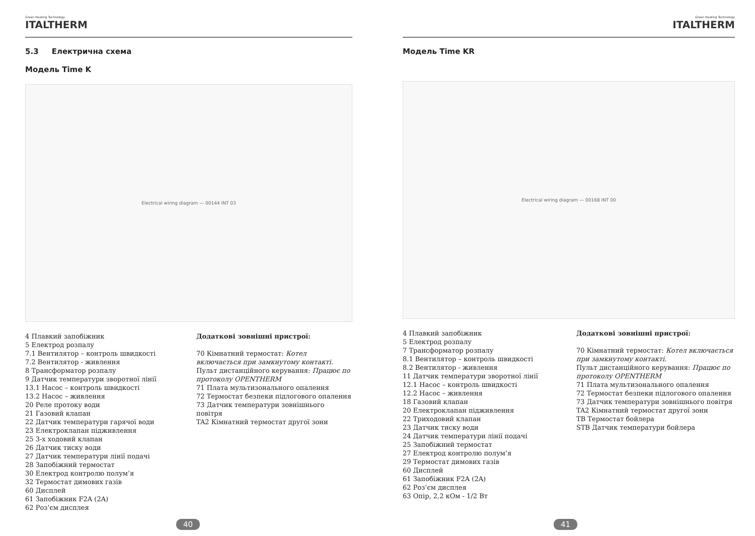Green Heating Technology
ITALTHERM
5.3 Електрична схема
Модель Time K
Electrical wiring diagram — 00144 INT 03
4 Плавкий запобіжник
5 Електрод розпалу
7.1 Вентилятор – контроль швидкості
7.2 Вентилятор - живлення
8 Трансформатор розпалу
9 Датчик температури зворотної лінії
13.1 Насос – контроль швидкості
13.2 Насос – живлення
20 Реле протоку води
21 Газовий клапан
22 Датчик температури гарячої води
23 Електроклапан підживлення
25 3-х ходовий клапан
26 Датчик тиску води
27 Датчик температури лінії подачі
28 Запобіжний термостат
30 Електрод контролю полум’я
32 Термостат димових газів
60 Дисплей
61 Запобіжник F2A (2A)
62 Роз’єм дисплея
Додаткові зовнішні пристрої:
70 Кімнатний термостат: Котел включається при замкнутому контакті.
Пульт дистанційного керування: Працює по протоколу OPENTHERM
71 Плата мультизонального опалення
72 Термостат безпеки підлогового опалення
73 Датчик температури зовнішнього повітря
TA2 Кімнатний термостат другої зони
40
Green Heating Technology
ITALTHERM
Модель Time KR
Electrical wiring diagram — 00168 INT 00
4 Плавкий запобіжник
5 Електрод розпалу
7 Трансформатор розпалу
8.1 Вентилятор – контроль швидкості
8.2 Вентилятор - живлення
11 Датчик температури зворотної лінії
12.1 Насос – контроль швидкості
12.2 Насос – живлення
18 Газовий клапан
20 Електроклапан підживлення
22 Триходовий клапан
23 Датчик тиску води
24 Датчик температури лінії подачі
25 Запобіжний термостат
27 Електрод контролю полум’я
29 Термостат димових газів
60 Дисплей
61 Запобіжник F2A (2A)
62 Роз’єм дисплея
63 Опір, 2,2 кОм - 1/2 Вт
Додаткові зовнішні пристрої:
70 Кімнатний термостат: Котел включається при замкнутому контакті.
Пульт дистанційного керування: Працює по протоколу OPENTHERM
71 Плата мультизонального опалення
72 Термостат безпеки підлогового опалення
73 Датчик температури зовнішнього повітря
TA2 Кімнатний термостат другої зони
TB Термостат бойлера
STB Датчик температури бойлера
41